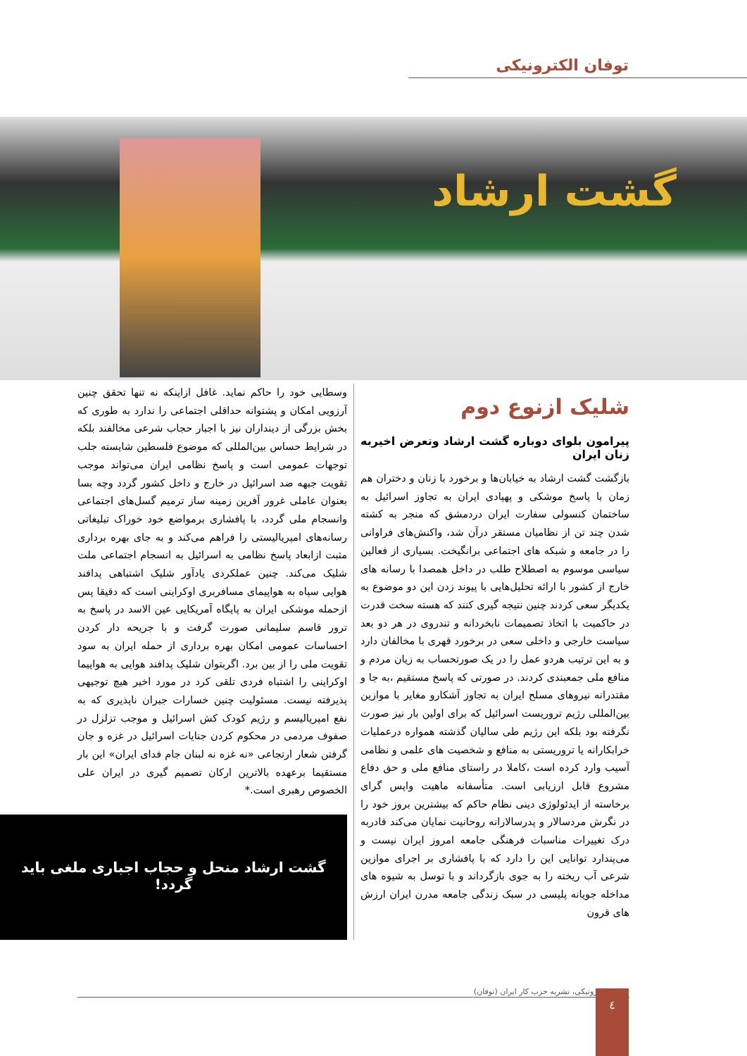توفان الکترونیکی
گشت ارشاد
شلیک ازنوع دوم
پیرامون بلوای دوباره گشت ارشاد وتعرض اخیربه زنان ایران
بازگشت گشت ارشاد به خیابان‌ها و برخورد با زنان و دختران هم زمان با پاسخ موشکی و پهپادی ایران به تجاوز اسرائیل به ساختمان کنسولی سفارت ایران دردمشق که منجر به کشته شدن چند تن از نظامیان مستقر درآن شد، واکنش‌های فراوانی را در جامعه و شبکه های اجتماعی برانگیخت. بسیاری از فعالین سیاسی موسوم به اصطلاح طلب در داخل همصدا با رسانه های خارج از کشور با ارائه تحلیل‌هایی با پیوند زدن این دو موضوع به یکدیگر سعی کردند چنین نتیجه گیری کنند که هسته سخت قدرت در حاکمیت با اتخاذ تصمیمات نابخردانه و تندروی در هر دو بعد سیاست خارجی و داخلی سعی در برخورد قهری با مخالفان دارد و به این ترتیب هردو عمل را در یک صورتحساب به زیان مردم و منافع ملی جمعبندی کردند. در صورتی که پاسخ مستقیم ،به جا و مقتدرانه نیروهای مسلح ایران به تجاوز آشکارو مغایر با موازین بین‌المللی رژیم تروریست اسرائیل که برای اولین بار نیز صورت نگرفته بود بلکه این رژیم طی سالیان گذشته همواره درعملیات خرابکارانه یا تروریستی به منافع و شخصیت های علمی و نظامی آسیب وارد کرده است ،کاملا در راستای منافع ملی و حق دفاع مشروع قابل ارزیابی است. متأسفانه ماهیت واپس گرای برخاسته از ایدئولوژی دینی نظام حاکم که بیشترین بروز خود را در نگرش مردسالار و پدرسالارانه روحانیت نمایان می‌کند قادربه درک تغییرات مناسبات فرهنگی جامعه امروز ایران نیست و می‌پندارد توانایی این را دارد که با پافشاری بر اجرای موازین شرعی آب ریخته را به جوی بازگرداند و با توسل به شیوه های مداخله جویانه پلیسی در سبک زندگی جامعه مدرن ایران ارزش های قرون
وسطایی خود را حاکم نماید. غافل ازاینکه نه تنها تحقق چنین آرزویی امکان و پشتوانه حداقلی اجتماعی را ندارد به طوری که بخش بزرگی از دینداران نیز با اجبار حجاب شرعی مخالفند بلکه در شرایط حساس بین‌المللی که موضوع فلسطین شایسته جلب توجهات عمومی است و پاسخ نظامی ایران می‌تواند موجب تقویت جبهه ضد اسرائیل در خارج و داخل کشور گردد وچه بسا بعنوان عاملی غرور آفرین زمینه ساز ترمیم گسل‌های اجتماعی وانسجام ملی گردد، با پافشاری برمواضع خود خوراک تبلیغاتی رسانه‌های امپریالیستی را فراهم می‌کند و به جای بهره برداری مثبت ازابعاد پاسخ نظامی به اسرائیل به انسجام اجتماعی ملت شلیک می‌کند. چنین عملکردی یادآور شلیک اشتباهی پدافند هوایی سپاه به هواپیمای مسافربری اوکراینی است که دقیقا پس ازحمله موشکی ایران به پایگاه آمریکایی عین الاسد در پاسخ به ترور قاسم سلیمانی صورت گرفت و با جریحه دار کردن احساسات عمومی امکان بهره برداری از حمله ایران به سود تقویت ملی را از بین برد. اگربتوان شلیک پدافند هوایی به هواپیما اوکراینی را اشتباه فردی تلقی کرد در مورد اخیر هیچ توجیهی پذیرفته نیست. مسئولیت چنین خسارات جبران ناپذیری که به نفع امپریالیسم و رژیم کودک کش اسرائیل و موجب تزلزل در صفوف مردمی در محکوم کردن جنایات اسرائیل در غزه و جان گرفتن شعار ارتجاعی «نه غزه نه لبنان جام فدای ایران» این بار مستقیما برعهده بالاترین ارکان تصمیم گیری در ایران علی الخصوص رهبری است.*
گشت ارشاد منحل و حجاب اجباری ملغی باید
گردد!
توفان الکترونیکی، نشریه حزب کار ایران (توفان) ٤